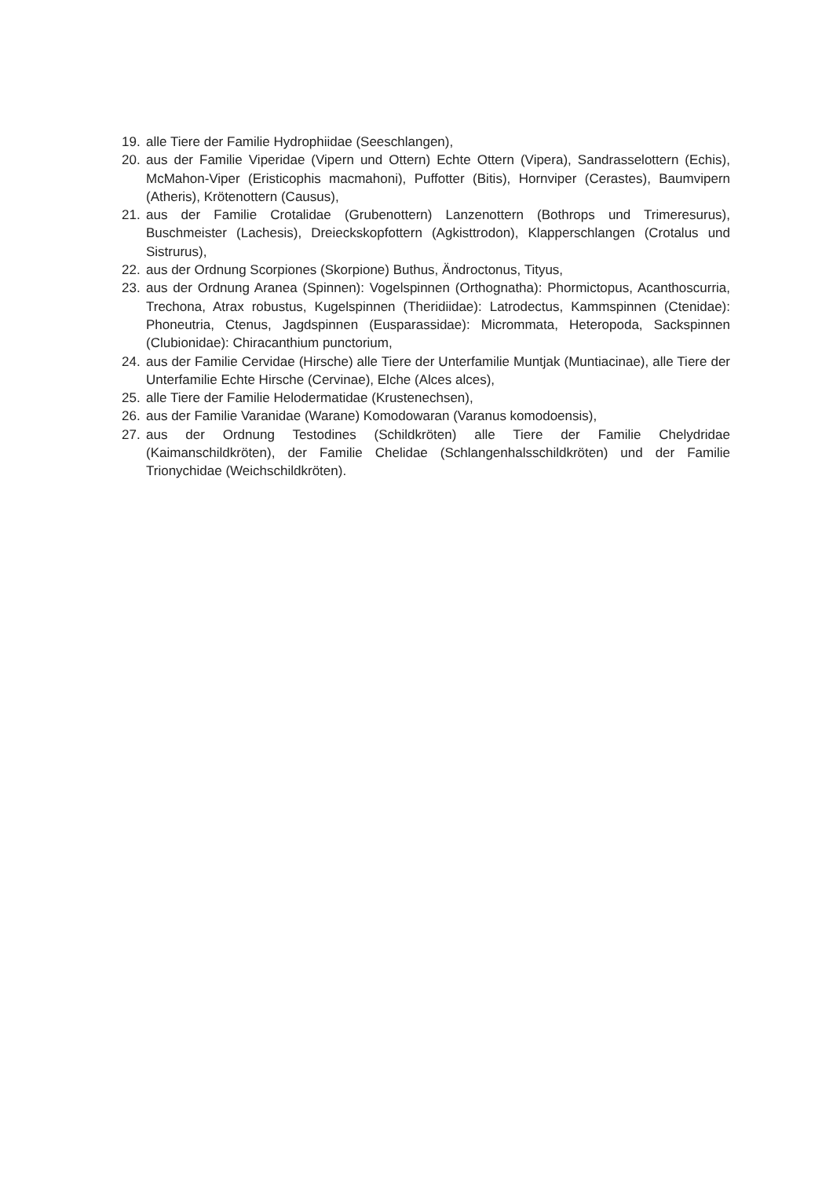19. alle Tiere der Familie Hydrophiidae (Seeschlangen),
20. aus der Familie Viperidae (Vipern und Ottern) Echte Ottern (Vipera), Sandrasselottern (Echis), McMahon-Viper (Eristicophis macmahoni), Puffotter (Bitis), Hornviper (Cerastes), Baumvipern (Atheris), Krötenottern (Causus),
21. aus der Familie Crotalidae (Grubenottern) Lanzenottern (Bothrops und Trimeresurus), Buschmeister (Lachesis), Dreieckskopfottern (Agkisttrodon), Klapperschlangen (Crotalus und Sistrurus),
22. aus der Ordnung Scorpiones (Skorpione) Buthus, Ändroctonus, Tityus,
23. aus der Ordnung Aranea (Spinnen): Vogelspinnen (Orthognatha): Phormictopus, Acanthoscurria, Trechona, Atrax robustus, Kugelspinnen (Theridiidae): Latrodectus, Kammspinnen (Ctenidae): Phoneutria, Ctenus, Jagdspinnen (Eusparassidae): Micrommata, Heteropoda, Sackspinnen (Clubionidae): Chiracanthium punctorium,
24. aus der Familie Cervidae (Hirsche) alle Tiere der Unterfamilie Muntjak (Muntiacinae), alle Tiere der Unterfamilie Echte Hirsche (Cervinae), Elche (Alces alces),
25. alle Tiere der Familie Helodermatidae (Krustenechsen),
26. aus der Familie Varanidae (Warane) Komodowaran (Varanus komodoensis),
27. aus der Ordnung Testodines (Schildkröten) alle Tiere der Familie Chelydridae (Kaimanschildkröten), der Familie Chelidae (Schlangenhalsschildkröten) und der Familie Trionychidae (Weichschildkröten).